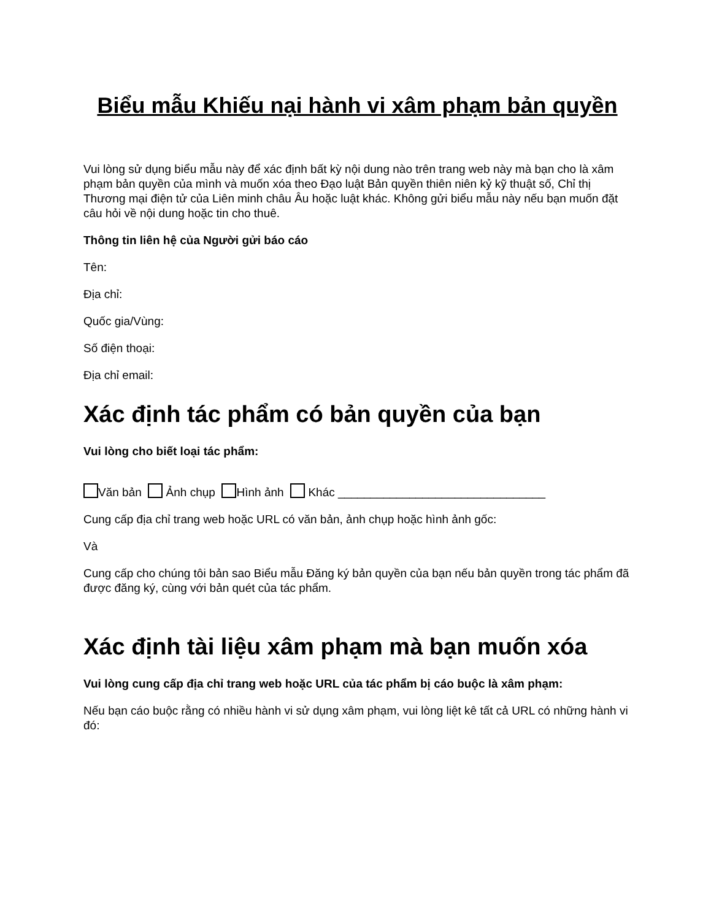Biểu mẫu Khiếu nại hành vi xâm phạm bản quyền
Vui lòng sử dụng biểu mẫu này để xác định bất kỳ nội dung nào trên trang web này mà bạn cho là xâm phạm bản quyền của mình và muốn xóa theo Đạo luật Bản quyền thiên niên kỷ kỹ thuật số, Chỉ thị Thương mại điện tử của Liên minh châu Âu hoặc luật khác. Không gửi biểu mẫu này nếu bạn muốn đặt câu hỏi về nội dung hoặc tin cho thuê.
Thông tin liên hệ của Người gửi báo cáo
Tên:
Địa chỉ:
Quốc gia/Vùng:
Số điện thoại:
Địa chỉ email:
Xác định tác phẩm có bản quyền của bạn
Vui lòng cho biết loại tác phẩm:
Văn bản Ảnh chụp Hình ảnh Khác ________________________________
Cung cấp địa chỉ trang web hoặc URL có văn bản, ảnh chụp hoặc hình ảnh gốc:
Và
Cung cấp cho chúng tôi bản sao Biểu mẫu Đăng ký bản quyền của bạn nếu bản quyền trong tác phẩm đã được đăng ký, cùng với bản quét của tác phẩm.
Xác định tài liệu xâm phạm mà bạn muốn xóa
Vui lòng cung cấp địa chỉ trang web hoặc URL của tác phẩm bị cáo buộc là xâm phạm:
Nếu bạn cáo buộc rằng có nhiều hành vi sử dụng xâm phạm, vui lòng liệt kê tất cả URL có những hành vi đó: